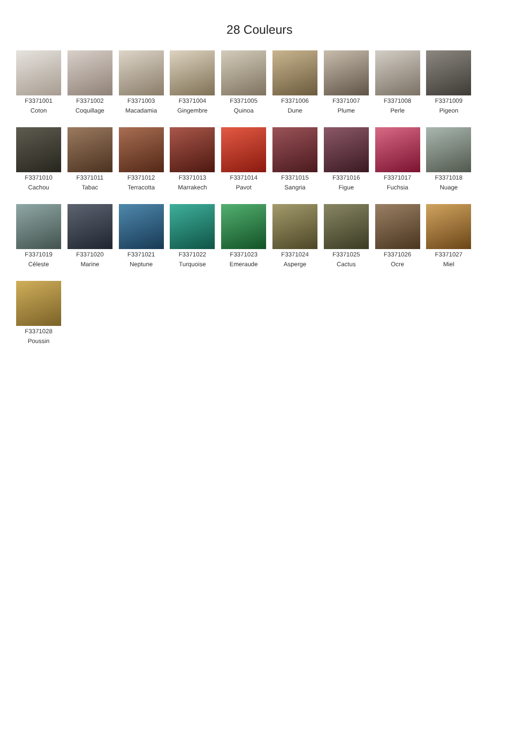28 Couleurs
F3371001
Coton
F3371002
Coquillage
F3371003
Macadamia
F3371004
Gingembre
F3371005
Quinoa
F3371006
Dune
F3371007
Plume
F3371008
Perle
F3371009
Pigeon
F3371010
Cachou
F3371011
Tabac
F3371012
Terracotta
F3371013
Marrakech
F3371014
Pavot
F3371015
Sangria
F3371016
Figue
F3371017
Fuchsia
F3371018
Nuage
F3371019
Céleste
F3371020
Marine
F3371021
Neptune
F3371022
Turquoise
F3371023
Emeraude
F3371024
Asperge
F3371025
Cactus
F3371026
Ocre
F3371027
Miel
F3371028
Poussin